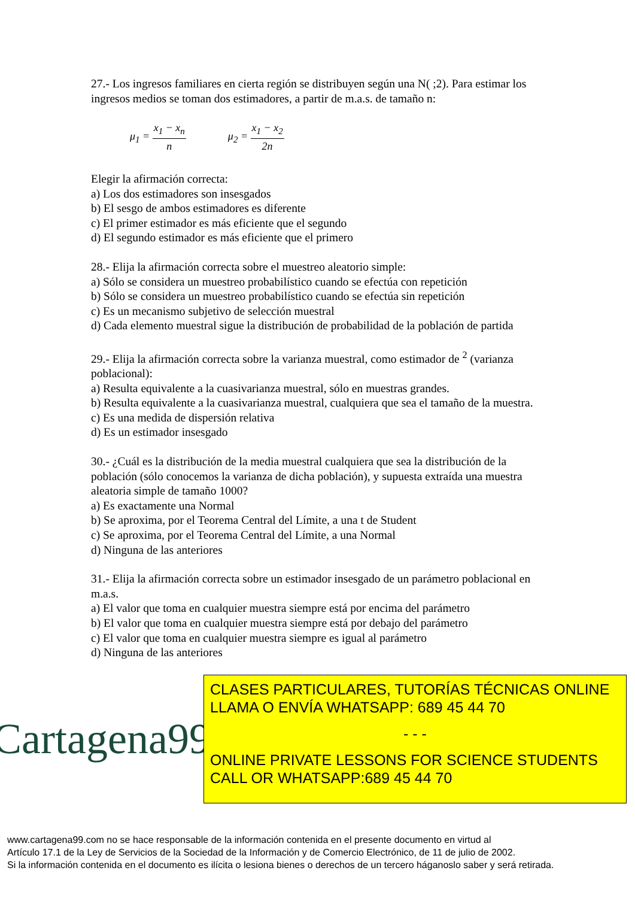27.- Los ingresos familiares en cierta región se distribuyen según una N( ;2). Para estimar los ingresos medios se toman dos estimadores, a partir de m.a.s. de tamaño n:
μ<sub>1</sub> = x<sub>1</sub> − x<sub>n</sub> n μ<sub>2</sub> = x<sub>1</sub> − x<sub>2</sub> 2n
Elegir la afirmación correcta:
a) Los dos estimadores son insesgados
b) El sesgo de ambos estimadores es diferente
c) El primer estimador es más eficiente que el segundo
d) El segundo estimador es más eficiente que el primero
28.- Elija la afirmación correcta sobre el muestreo aleatorio simple:
a) Sólo se considera un muestreo probabilístico cuando se efectúa con repetición
b) Sólo se considera un muestreo probabilístico cuando se efectúa sin repetición
c) Es un mecanismo subjetivo de selección muestral
d) Cada elemento muestral sigue la distribución de probabilidad de la población de partida
29.- Elija la afirmación correcta sobre la varianza muestral, como estimador de <sup>2</sup> (varianza poblacional):
a) Resulta equivalente a la cuasivarianza muestral, sólo en muestras grandes.
b) Resulta equivalente a la cuasivarianza muestral, cualquiera que sea el tamaño de la muestra.
c) Es una medida de dispersión relativa
d) Es un estimador insesgado
30.- ¿Cuál es la distribución de la media muestral cualquiera que sea la distribución de la población (sólo conocemos la varianza de dicha población), y supuesta extraída una muestra aleatoria simple de tamaño 1000?
a) Es exactamente una Normal
b) Se aproxima, por el Teorema Central del Límite, a una t de Student
c) Se aproxima, por el Teorema Central del Límite, a una Normal
d) Ninguna de las anteriores
31.- Elija la afirmación correcta sobre un estimador insesgado de un parámetro poblacional en m.a.s.
a) El valor que toma en cualquier muestra siempre está por encima del parámetro
b) El valor que toma en cualquier muestra siempre está por debajo del parámetro
c) El valor que toma en cualquier muestra siempre es igual al parámetro
d) Ninguna de las anteriores
Cartagena99
CLASES PARTICULARES, TUTORÍAS TÉCNICAS ONLINE
LLAMA O ENVÍA WHATSAPP: 689 45 44 70
- - -
ONLINE PRIVATE LESSONS FOR SCIENCE STUDENTS
CALL OR WHATSAPP:689 45 44 70
www.cartagena99.com no se hace responsable de la información contenida en el presente documento en virtud al
Artículo 17.1 de la Ley de Servicios de la Sociedad de la Información y de Comercio Electrónico, de 11 de julio de 2002.
Si la información contenida en el documento es ilícita o lesiona bienes o derechos de un tercero háganoslo saber y será retirada.